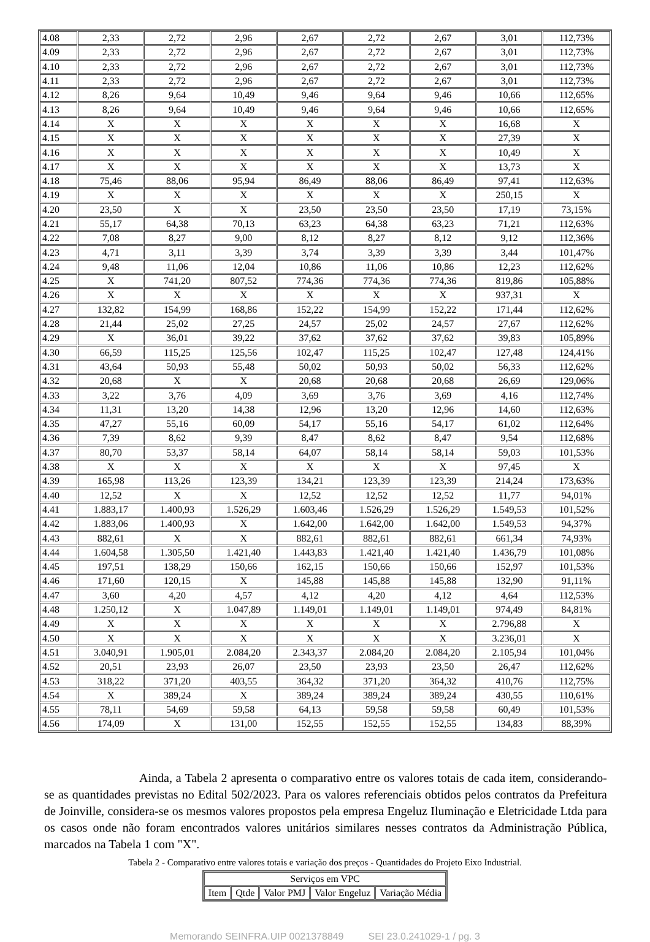| 4.08 | 2,33 | 2,72 | 2,96 | 2,67 | 2,72 | 2,67 | 3,01 | 112,73% |
| 4.09 | 2,33 | 2,72 | 2,96 | 2,67 | 2,72 | 2,67 | 3,01 | 112,73% |
| 4.10 | 2,33 | 2,72 | 2,96 | 2,67 | 2,72 | 2,67 | 3,01 | 112,73% |
| 4.11 | 2,33 | 2,72 | 2,96 | 2,67 | 2,72 | 2,67 | 3,01 | 112,73% |
| 4.12 | 8,26 | 9,64 | 10,49 | 9,46 | 9,64 | 9,46 | 10,66 | 112,65% |
| 4.13 | 8,26 | 9,64 | 10,49 | 9,46 | 9,64 | 9,46 | 10,66 | 112,65% |
| 4.14 | X | X | X | X | X | X | 16,68 | X |
| 4.15 | X | X | X | X | X | X | 27,39 | X |
| 4.16 | X | X | X | X | X | X | 10,49 | X |
| 4.17 | X | X | X | X | X | X | 13,73 | X |
| 4.18 | 75,46 | 88,06 | 95,94 | 86,49 | 88,06 | 86,49 | 97,41 | 112,63% |
| 4.19 | X | X | X | X | X | X | 250,15 | X |
| 4.20 | 23,50 | X | X | 23,50 | 23,50 | 23,50 | 17,19 | 73,15% |
| 4.21 | 55,17 | 64,38 | 70,13 | 63,23 | 64,38 | 63,23 | 71,21 | 112,63% |
| 4.22 | 7,08 | 8,27 | 9,00 | 8,12 | 8,27 | 8,12 | 9,12 | 112,36% |
| 4.23 | 4,71 | 3,11 | 3,39 | 3,74 | 3,39 | 3,39 | 3,44 | 101,47% |
| 4.24 | 9,48 | 11,06 | 12,04 | 10,86 | 11,06 | 10,86 | 12,23 | 112,62% |
| 4.25 | X | 741,20 | 807,52 | 774,36 | 774,36 | 774,36 | 819,86 | 105,88% |
| 4.26 | X | X | X | X | X | X | 937,31 | X |
| 4.27 | 132,82 | 154,99 | 168,86 | 152,22 | 154,99 | 152,22 | 171,44 | 112,62% |
| 4.28 | 21,44 | 25,02 | 27,25 | 24,57 | 25,02 | 24,57 | 27,67 | 112,62% |
| 4.29 | X | 36,01 | 39,22 | 37,62 | 37,62 | 37,62 | 39,83 | 105,89% |
| 4.30 | 66,59 | 115,25 | 125,56 | 102,47 | 115,25 | 102,47 | 127,48 | 124,41% |
| 4.31 | 43,64 | 50,93 | 55,48 | 50,02 | 50,93 | 50,02 | 56,33 | 112,62% |
| 4.32 | 20,68 | X | X | 20,68 | 20,68 | 20,68 | 26,69 | 129,06% |
| 4.33 | 3,22 | 3,76 | 4,09 | 3,69 | 3,76 | 3,69 | 4,16 | 112,74% |
| 4.34 | 11,31 | 13,20 | 14,38 | 12,96 | 13,20 | 12,96 | 14,60 | 112,63% |
| 4.35 | 47,27 | 55,16 | 60,09 | 54,17 | 55,16 | 54,17 | 61,02 | 112,64% |
| 4.36 | 7,39 | 8,62 | 9,39 | 8,47 | 8,62 | 8,47 | 9,54 | 112,68% |
| 4.37 | 80,70 | 53,37 | 58,14 | 64,07 | 58,14 | 58,14 | 59,03 | 101,53% |
| 4.38 | X | X | X | X | X | X | 97,45 | X |
| 4.39 | 165,98 | 113,26 | 123,39 | 134,21 | 123,39 | 123,39 | 214,24 | 173,63% |
| 4.40 | 12,52 | X | X | 12,52 | 12,52 | 12,52 | 11,77 | 94,01% |
| 4.41 | 1.883,17 | 1.400,93 | 1.526,29 | 1.603,46 | 1.526,29 | 1.526,29 | 1.549,53 | 101,52% |
| 4.42 | 1.883,06 | 1.400,93 | X | 1.642,00 | 1.642,00 | 1.642,00 | 1.549,53 | 94,37% |
| 4.43 | 882,61 | X | X | 882,61 | 882,61 | 882,61 | 661,34 | 74,93% |
| 4.44 | 1.604,58 | 1.305,50 | 1.421,40 | 1.443,83 | 1.421,40 | 1.421,40 | 1.436,79 | 101,08% |
| 4.45 | 197,51 | 138,29 | 150,66 | 162,15 | 150,66 | 150,66 | 152,97 | 101,53% |
| 4.46 | 171,60 | 120,15 | X | 145,88 | 145,88 | 145,88 | 132,90 | 91,11% |
| 4.47 | 3,60 | 4,20 | 4,57 | 4,12 | 4,20 | 4,12 | 4,64 | 112,53% |
| 4.48 | 1.250,12 | X | 1.047,89 | 1.149,01 | 1.149,01 | 1.149,01 | 974,49 | 84,81% |
| 4.49 | X | X | X | X | X | X | 2.796,88 | X |
| 4.50 | X | X | X | X | X | X | 3.236,01 | X |
| 4.51 | 3.040,91 | 1.905,01 | 2.084,20 | 2.343,37 | 2.084,20 | 2.084,20 | 2.105,94 | 101,04% |
| 4.52 | 20,51 | 23,93 | 26,07 | 23,50 | 23,93 | 23,50 | 26,47 | 112,62% |
| 4.53 | 318,22 | 371,20 | 403,55 | 364,32 | 371,20 | 364,32 | 410,76 | 112,75% |
| 4.54 | X | 389,24 | X | 389,24 | 389,24 | 389,24 | 430,55 | 110,61% |
| 4.55 | 78,11 | 54,69 | 59,58 | 64,13 | 59,58 | 59,58 | 60,49 | 101,53% |
| 4.56 | 174,09 | X | 131,00 | 152,55 | 152,55 | 152,55 | 134,83 | 88,39% |
Ainda, a Tabela 2 apresenta o comparativo entre os valores totais de cada item, considerando-se as quantidades previstas no Edital 502/2023. Para os valores referenciais obtidos pelos contratos da Prefeitura de Joinville, considera-se os mesmos valores propostos pela empresa Engeluz Iluminação e Eletricidade Ltda para os casos onde não foram encontrados valores unitários similares nesses contratos da Administração Pública, marcados na Tabela 1 com "X".
Tabela 2 - Comparativo entre valores totais e variação dos preços - Quantidades do Projeto Eixo Industrial.
| Serviços em VPC | | | | |
| --- | --- | --- | --- | --- |
| Item | Qtde | Valor PMJ | Valor Engeluz | Variação Média |
Memorando SEINFRA.UIP 0021378849 SEI 23.0.241029-1 / pg. 3